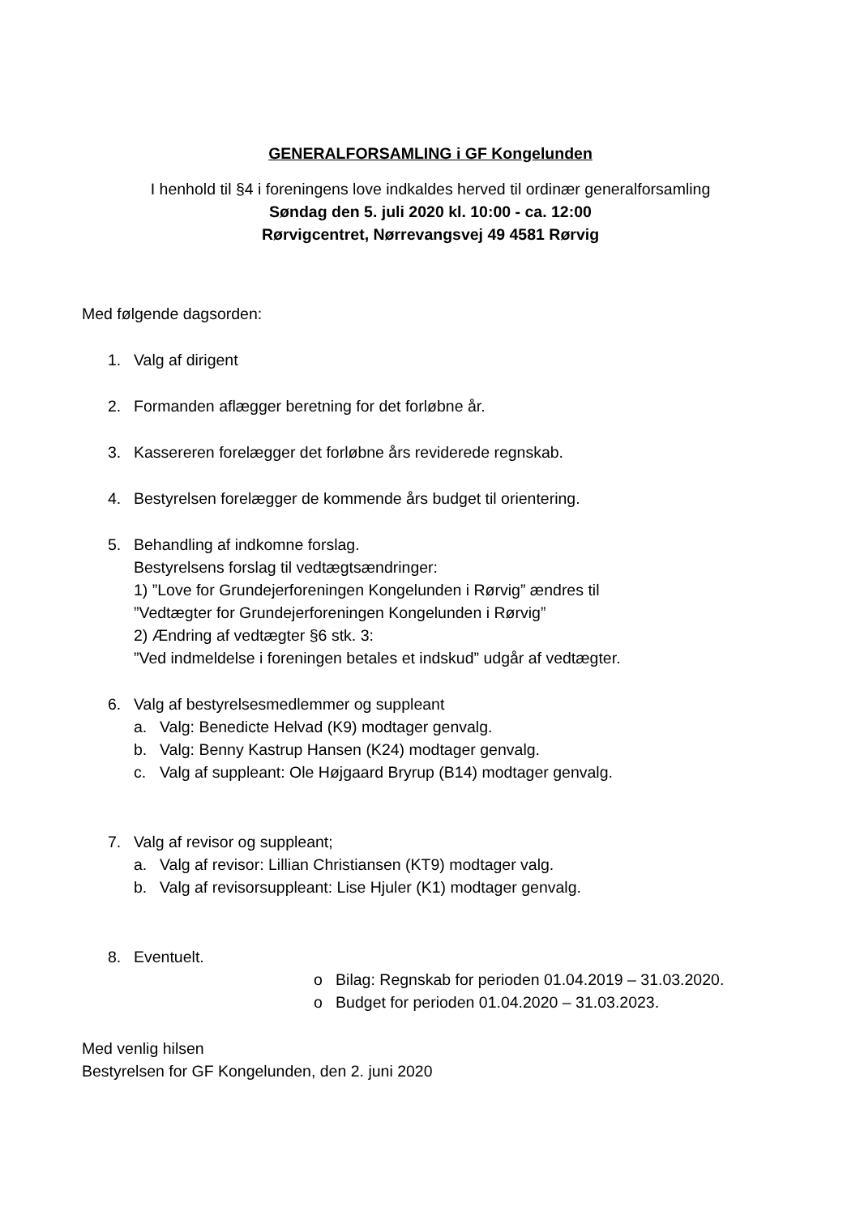GENERALFORSAMLING i GF Kongelunden
I henhold til §4 i foreningens love indkaldes herved til ordinær generalforsamling
Søndag den 5. juli 2020 kl. 10:00 - ca. 12:00
Rørvigcentret, Nørrevangsvej 49 4581 Rørvig
Med følgende dagsorden:
1. Valg af dirigent
2. Formanden aflægger beretning for det forløbne år.
3. Kassereren forelægger det forløbne års reviderede regnskab.
4. Bestyrelsen forelægger de kommende års budget til orientering.
5. Behandling af indkomne forslag.
Bestyrelsens forslag til vedtægtsændringer:
1) ”Love for Grundejerforeningen Kongelunden i Rørvig” ændres til
”Vedtægter for Grundejerforeningen Kongelunden i Rørvig”
2) Ændring af vedtægter §6 stk. 3:
”Ved indmeldelse i foreningen betales et indskud” udgår af vedtægter.
6. Valg af bestyrelsesmedlemmer og suppleant
a. Valg: Benedicte Helvad (K9) modtager genvalg.
b. Valg: Benny Kastrup Hansen (K24) modtager genvalg.
c. Valg af suppleant: Ole Højgaard Bryrup (B14) modtager genvalg.
7. Valg af revisor og suppleant;
a. Valg af revisor: Lillian Christiansen (KT9) modtager valg.
b. Valg af revisorsuppleant: Lise Hjuler (K1) modtager genvalg.
8. Eventuelt.
o Bilag: Regnskab for perioden 01.04.2019 – 31.03.2020.
o Budget for perioden 01.04.2020 – 31.03.2023.
Med venlig hilsen
Bestyrelsen for GF Kongelunden, den 2. juni 2020